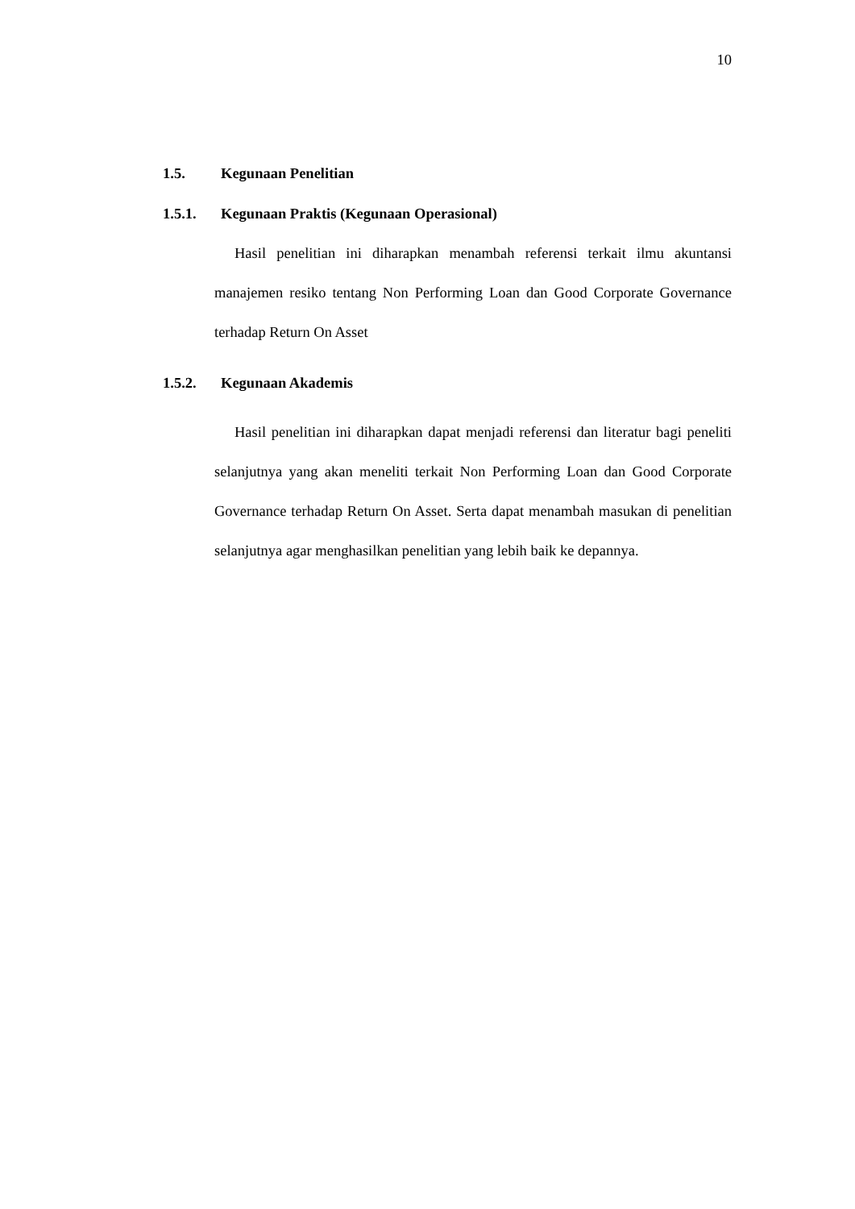10
1.5. Kegunaan Penelitian
1.5.1. Kegunaan Praktis (Kegunaan Operasional)
Hasil penelitian ini diharapkan menambah referensi terkait ilmu akuntansi manajemen resiko tentang Non Performing Loan dan Good Corporate Governance terhadap Return On Asset
1.5.2. Kegunaan Akademis
Hasil penelitian ini diharapkan dapat menjadi referensi dan literatur bagi peneliti selanjutnya yang akan meneliti terkait Non Performing Loan dan Good Corporate Governance terhadap Return On Asset. Serta dapat menambah masukan di penelitian selanjutnya agar menghasilkan penelitian yang lebih baik ke depannya.